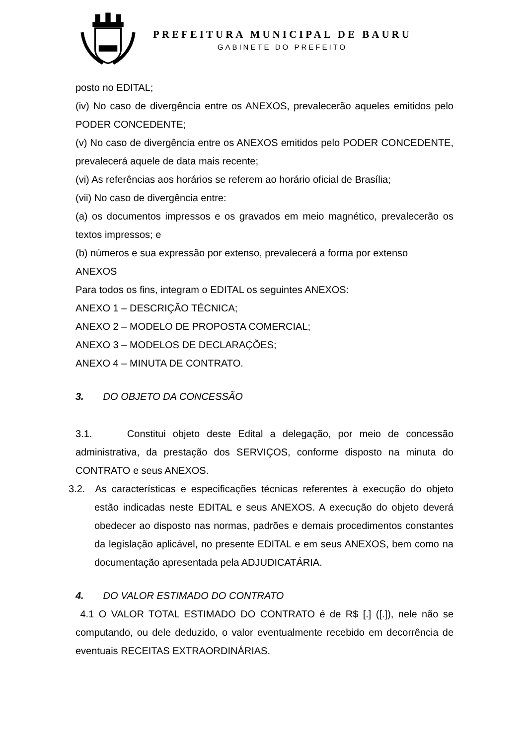PREFEITURA MUNICIPAL DE BAURU
GABINETE DO PREFEITO
posto no EDITAL;
(iv) No caso de divergência entre os ANEXOS, prevalecerão aqueles emitidos pelo PODER CONCEDENTE;
(v) No caso de divergência entre os ANEXOS emitidos pelo PODER CONCEDENTE, prevalecerá aquele de data mais recente;
(vi) As referências aos horários se referem ao horário oficial de Brasília;
(vii) No caso de divergência entre:
(a) os documentos impressos e os gravados em meio magnético, prevalecerão os textos impressos; e
(b) números e sua expressão por extenso, prevalecerá a forma por extenso
ANEXOS
Para todos os fins, integram o EDITAL os seguintes ANEXOS:
ANEXO 1 – DESCRIÇÃO TÉCNICA;
ANEXO 2 – MODELO DE PROPOSTA COMERCIAL;
ANEXO 3 – MODELOS DE DECLARAÇÕES;
ANEXO 4 – MINUTA DE CONTRATO.
3. DO OBJETO DA CONCESSÃO
3.1. Constitui objeto deste Edital a delegação, por meio de concessão administrativa, da prestação dos SERVIÇOS, conforme disposto na minuta do CONTRATO e seus ANEXOS.
3.2. As características e especificações técnicas referentes à execução do objeto estão indicadas neste EDITAL e seus ANEXOS. A execução do objeto deverá obedecer ao disposto nas normas, padrões e demais procedimentos constantes da legislação aplicável, no presente EDITAL e em seus ANEXOS, bem como na documentação apresentada pela ADJUDICATÁRIA.
4. DO VALOR ESTIMADO DO CONTRATO
4.1 O VALOR TOTAL ESTIMADO DO CONTRATO é de R$ [.] ([.]), nele não se computando, ou dele deduzido, o valor eventualmente recebido em decorrência de eventuais RECEITAS EXTRAORDINÁRIAS.